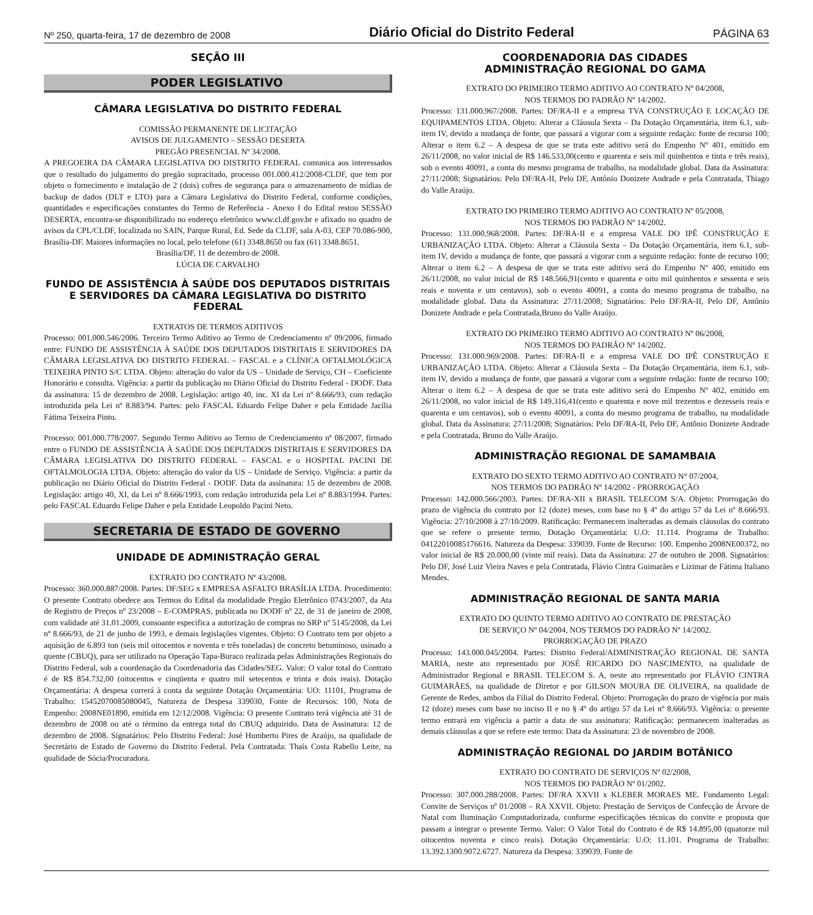Nº 250, quarta-feira, 17 de dezembro de 2008 Diário Oficial do Distrito Federal PÁGINA 63
SEÇÃO III
PODER LEGISLATIVO
CÂMARA LEGISLATIVA DO DISTRITO FEDERAL
COMISSÃO PERMANENTE DE LICITAÇÃO
AVISOS DE JULGAMENTO – SESSÃO DESERTA
PREGÃO PRESENCIAL Nº 34/2008.
A PREGOEIRA DA CÂMARA LEGISLATIVA DO DISTRITO FEDERAL comunica aos interessados que o resultado do julgamento do pregão supracitado, processo 001.000.412/2008-CLDF, que tem por objeto o fornecimento e instalação de 2 (dois) cofres de segurança para o armazenamento de mídias de backup de dados (DLT e LTO) para a Câmara Legislativa do Distrito Federal, conforme condições, quantidades e especificações constantes do Termo de Referência - Anexo I do Edital restou SESSÃO DESERTA, encontra-se disponibilizado no endereço eletrônico www.cl.df.gov.br e afixado no quadro de avisos da CPL/CLDF, localizada no SAIN, Parque Rural, Ed. Sede da CLDF, sala A-03, CEP 70.086-900, Brasília-DF. Maiores informações no local, pelo telefone (61) 3348.8650 ou fax (61) 3348.8651.
Brasília/DF, 11 de dezembro de 2008.
LÚCIA DE CARVALHO
FUNDO DE ASSISTÊNCIA À SAÚDE DOS DEPUTADOS DISTRITAIS E SERVIDORES DA CÂMARA LEGISLATIVA DO DISTRITO FEDERAL
EXTRATOS DE TERMOS ADITIVOS
Processo: 001.000.546/2006. Terceiro Termo Aditivo ao Termo de Credenciamento nº 09/2006, firmado entre: FUNDO DE ASSISTÊNCIA À SAÚDE DOS DEPUTADOS DISTRITAIS E SERVIDORES DA CÂMARA LEGISLATIVA DO DISTRITO FEDERAL – FASCAL e a CLÍNICA OFTALMOLÓGICA TEIXEIRA PINTO S/C LTDA. Objeto: alteração do valor da US – Unidade de Serviço, CH – Coeficiente Honorário e consulta. Vigência: a partir da publicação no Diário Oficial do Distrito Federal - DODF. Data da assinatura: 15 de dezembro de 2008. Legislação: artigo 40, inc. XI da Lei nº 8.666/93, com redação introduzida pela Lei nº 8.883/94. Partes: pelo FASCAL Eduardo Felipe Daher e pela Entidade Jacília Fátima Teixeira Pinto.
Processo: 001.000.778/2007. Segundo Termo Aditivo ao Termo de Credenciamento nº 08/2007, firmado entre o FUNDO DE ASSISTÊNCIA À SAÚDE DOS DEPUTADOS DISTRITAIS E SERVIDORES DA CÂMARA LEGISLATIVA DO DISTRITO FEDERAL – FASCAL e o HOSPITAL PACINI DE OFTALMOLOGIA LTDA. Objeto: alteração do valor da US – Unidade de Serviço. Vigência: a partir da publicação no Diário Oficial do Distrito Federal - DODF. Data da assinatura: 15 de dezembro de 2008. Legislação: artigo 40, XI, da Lei nº 8.666/1993, com redação introduzida pela Lei nº 8.883/1994. Partes: pelo FASCAL Eduardo Felipe Daher e pela Entidade Leopoldo Pacini Neto.
SECRETARIA DE ESTADO DE GOVERNO
UNIDADE DE ADMINISTRAÇÃO GERAL
EXTRATO DO CONTRATO Nº 43/2008.
Processo: 360.000.887/2008. Partes: DF/SEG x EMPRESA ASFALTO BRASÍLIA LTDA. Procedimento: O presente Contrato obedece aos Termos do Edital da modalidade Pregão Eletrônico 0743/2007, da Ata de Registro de Preços nº 23/2008 – E-COMPRAS, publicada no DODF nº 22, de 31 de janeiro de 2008, com validade até 31.01.2009, consoante especifica a autorização de compras no SRP nº 5145/2008, da Lei nº 8.666/93, de 21 de junho de 1993, e demais legislações vigentes. Objeto: O Contrato tem por objeto a aquisição de 6.893 ton (seis mil oitocentos e noventa e três toneladas) de concreto betuminoso, usinado a quente (CBUQ), para ser utilizado na Operação Tapa-Buraco realizada pelas Administrações Regionais do Distrito Federal, sob a coordenação da Coordenadoria das Cidades/SEG. Valor: O valor total do Contrato é de R$ 854.732,00 (oitocentos e cinqüenta e quatro mil setecentos e trinta e dois reais). Dotação Orçamentária: A despesa correrá à conta da seguinte Dotação Orçamentária: UO: 11101, Programa de Trabalho: 15452070085080045, Natureza de Despesa 339030, Fonte de Recursos: 100, Nota de Empenho: 2008NE01890, emitida em 12/12/2008. Vigência: O presente Contrato terá vigência até 31 de dezembro de 2008 ou até o término da entrega total do CBUQ adquirido. Data de Assinatura: 12 de dezembro de 2008. Signatários: Pelo Distrito Federal: José Humberto Pires de Araújo, na qualidade de Secretário de Estado de Governo do Distrito Federal. Pela Contratada: Thaís Costa Rabello Leite, na qualidade de Sócia/Procuradora.
COORDENADORIA DAS CIDADES
ADMINISTRAÇÃO REGIONAL DO GAMA
EXTRATO DO PRIMEIRO TERMO ADITIVO AO CONTRATO Nº 04/2008,
NOS TERMOS DO PADRÃO Nº 14/2002.
Processo: 131.000.967/2008. Partes: DF/RA-II e a empresa TVA CONSTRUÇÃO E LOCAÇÃO DE EQUIPAMENTOS LTDA. Objeto: Alterar a Cláusula Sexta – Da Dotação Orçamentária, item 6.1, sub-item IV, devido a mudança de fonte, que passará a vigorar com a seguinte redação: fonte de recurso 100; Alterar o item 6.2 – A despesa de que se trata este aditivo será do Empenho Nº 401, emitido em 26/11/2008, no valor inicial de R$ 146.533,00(cento e quarenta e seis mil quinhentos e tinta e três reais), sob o evento 40091, a conta do mesmo programa de trabalho, na modalidade global. Data da Assinatura: 27/11/2008; Signatários: Pelo DF/RA-II, Pelo DF, Antônio Donizete Andrade e pela Contratada, Thiago do Valle Araújo.
EXTRATO DO PRIMEIRO TERMO ADITIVO AO CONTRATO Nº 05/2008,
NOS TERMOS DO PADRÃO Nº 14/2002.
Processo: 131.000.968/2008. Partes: DF/RA-II e a empresa VALE DO IPÊ CONSTRUÇÃO E URBANIZAÇÃO LTDA. Objeto: Alterar a Cláusula Sexta – Da Dotação Orçamentária, item 6.1, sub-item IV, devido a mudança de fonte, que passará a vigorar com a seguinte redação: fonte de recurso 100; Alterar o item 6.2 – A despesa de que se trata este aditivo será do Empenho Nº 400, emitido em 26/11/2008, no valor inicial de R$ 148.566,91(cento e quarenta e oito mil quinhentos e sessenta e seis reais e noventa e um centavos), sob o evento 40091, a conta do mesmo programa de trabalho, na modalidade global. Data da Assinatura: 27/11/2008; Signatários: Pelo DF/RA-II, Pelo DF, Antônio Donizete Andrade e pela Contratada,Bruno do Valle Araújo.
EXTRATO DO PRIMEIRO TERMO ADITIVO AO CONTRATO Nº 06/2008,
NOS TERMOS DO PADRÃO Nº 14/2002.
Processo: 131.000.969/2008. Partes: DF/RA-II e a empresa VALE DO IPÊ CONSTRUÇÃO E URBANIZAÇÃO LTDA. Objeto: Alterar a Cláusula Sexta – Da Dotação Orçamentária, item 6.1, sub-item IV, devido a mudança de fonte, que passará a vigorar com a seguinte redação: fonte de recurso 100; Alterar o item 6.2 – A despesa de que se trata este aditivo será do Empenho Nº 402, emitido em 26/11/2008, no valor inicial de R$ 149.316,41(cento e quarenta e nove mil trezentos e dezesseis reais e quarenta e um centavos), sob o evento 40091, a conta do mesmo programa de trabalho, na modalidade global. Data da Assinatura: 27/11/2008; Signatários: Pelo DF/RA-II, Pelo DF, Antônio Donizete Andrade e pela Contratada, Bruno do Valle Araújo.
ADMINISTRAÇÃO REGIONAL DE SAMAMBAIA
EXTRATO DO SEXTO TERMO ADITIVO AO CONTRATO N° 07/2004,
NOS TERMOS DO PADRÃO Nº 14/2002 - PRORROGAÇÃO
Processo: 142.000.566/2003. Partes: DF/RA-XII x BRASIL TELECOM S/A. Objeto: Prorrogação do prazo de vigência do contrato por 12 (doze) meses, com base no § 4º do artigo 57 da Lei nº 8.666/93. Vigência: 27/10/2008 à 27/10/2009. Ratificação: Permanecem inalteradas as demais cláusulas do contrato que se refere o presente termo. Dotação Orçamentária: U.O: 11.114. Programa de Trabalho: 04122010085176616. Natureza da Despesa: 339039. Fonte de Recurso: 100. Empenho 2008NE00372, no valor inicial de R$ 20.000,00 (vinte mil reais). Data da Assinatura: 27 de outubro de 2008. Signatários: Pelo DF, José Luiz Vieira Naves e pela Contratada, Flávio Cintra Guimarães e Lizimar de Fátima Italiano Mendes.
ADMINISTRAÇÃO REGIONAL DE SANTA MARIA
EXTRATO DO QUINTO TERMO ADITIVO AO CONTRATO DE PRESTAÇÃO
DE SERVIÇO Nº 04/2004, NOS TERMOS DO PADRÃO Nº 14/2002.
PRORROGAÇÃO DE PRAZO
Processo: 143.000.045/2004. Partes: Distrito Federal/ADMINISTRAÇÃO REGIONAL DE SANTA MARIA, neste ato representado por JOSÉ RICARDO DO NASCIMENTO, na qualidade de Administrador Regional e BRASIL TELECOM S. A, neste ato representado por FLÁVIO CINTRA GUIMARÃES, na qualidade de Diretor e por GILSON MOURA DE OLIVEIRA, na qualidade de Gerente de Redes, ambos da Filial do Distrito Federal. Objeto: Prorrogação do prazo de vigência por mais 12 (doze) meses com base no inciso II e no § 4º do artigo 57 da Lei nº 8.666/93. Vigência: o presente termo entrará em vigência a partir a data de sua assinatura: Ratificação: permanecem inalteradas as demais cláusulas a que se refere este termo: Data da Assinatura: 23 de novembro de 2008.
ADMINISTRAÇÃO REGIONAL DO JARDIM BOTÂNICO
EXTRATO DO CONTRATO DE SERVIÇOS Nº 02/2008,
NOS TERMOS DO PADRÃO Nº 01/2002.
Processo: 307.000.288/2008. Partes: DF/RA XXVII x KLEBER MORAES ME. Fundamento Legal: Convite de Serviços nº 01/2008 – RA XXVII. Objeto: Prestação de Serviços de Confecção de Árvore de Natal com Iluminação Computadorizada, conforme especificações técnicas do convite e proposta que passam a integrar o presente Termo. Valor: O Valor Total do Contrato é de R$ 14.895,00 (quatorze mil oitocentos noventa e cinco reais). Dotação Orçamentária: U.O: 11.101. Programa de Trabalho: 13.392.1300.9072.6727. Natureza da Despesa: 339039. Fonte de